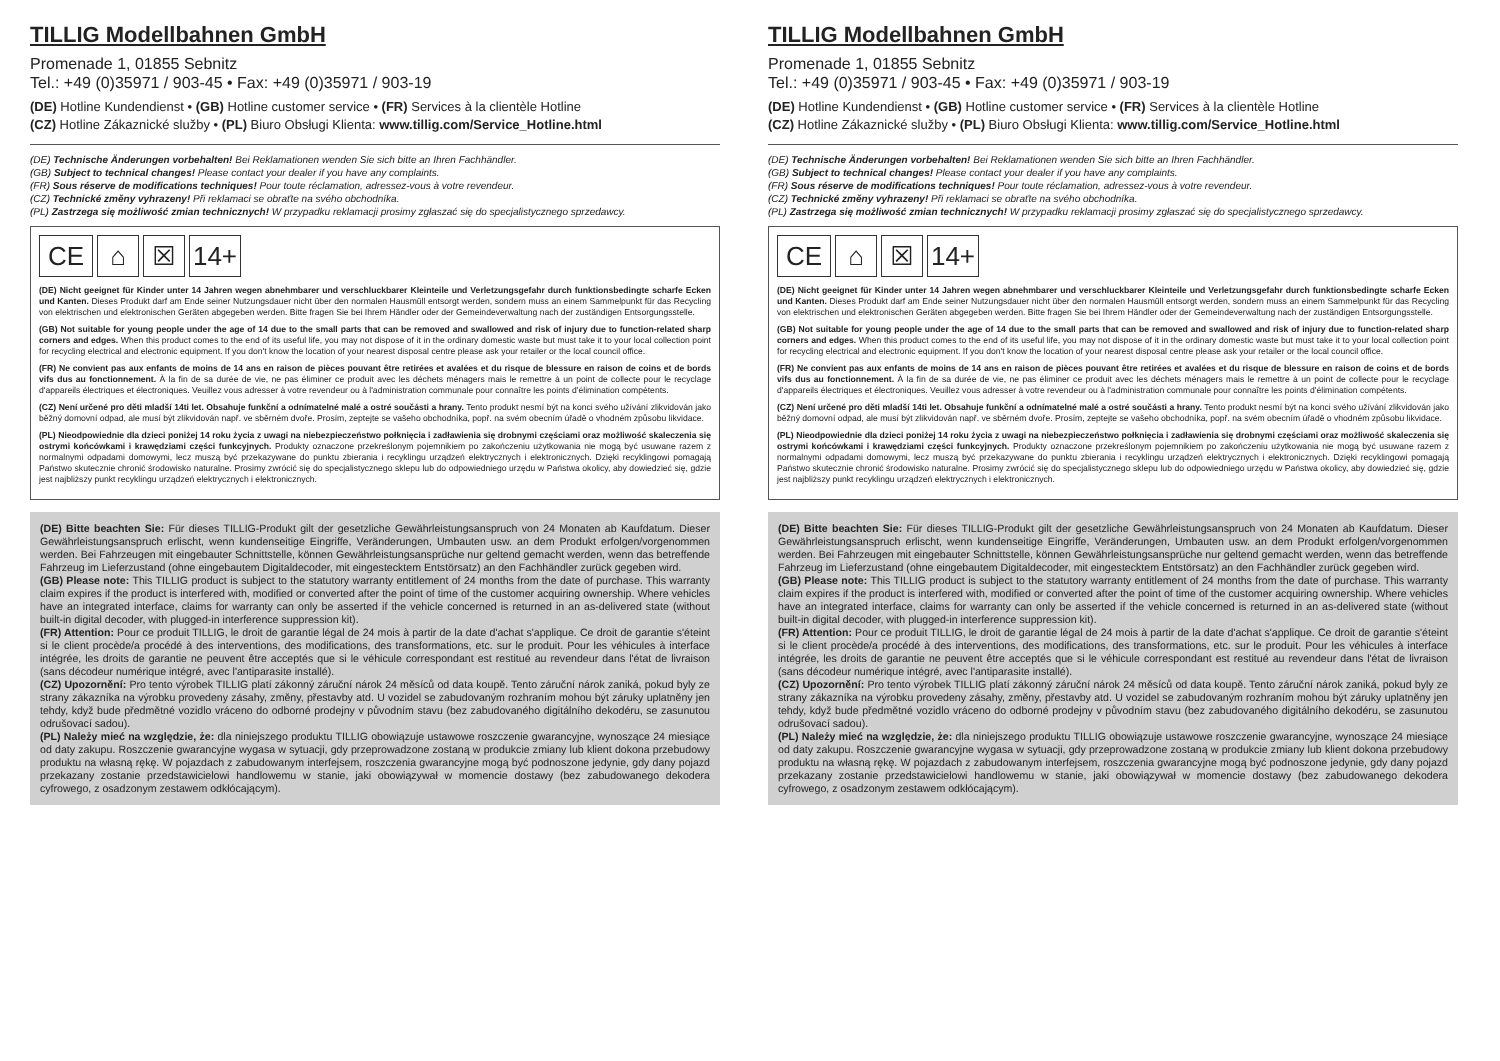TILLIG Modellbahnen GmbH
Promenade 1, 01855 Sebnitz
Tel.: +49 (0)35971 / 903-45 • Fax: +49 (0)35971 / 903-19
(DE) Hotline Kundendienst • (GB) Hotline customer service • (FR) Services à la clientèle Hotline
(CZ) Hotline Zákaznické služby • (PL) Biuro Obsługi Klienta: www.tillig.com/Service_Hotline.html
(DE) Technische Änderungen vorbehalten! Bei Reklamationen wenden Sie sich bitte an Ihren Fachhändler.
(GB) Subject to technical changes! Please contact your dealer if you have any complaints.
(FR) Sous réserve de modifications techniques! Pour toute réclamation, adressez-vous à votre revendeur.
(CZ) Technické změny vyhrazeny! Při reklamaci se obraťte na svého obchodníka.
(PL) Zastrzega się możliwość zmian technicznych! W przypadku reklamacji prosimy zgłaszać się do specjalistycznego sprzedawcy.
CE ⌂ ☒ 14+
(DE) Nicht geeignet für Kinder unter 14 Jahren wegen abnehmbarer und verschluckbarer Kleinteile und Verletzungsgefahr durch funktionsbedingte scharfe Ecken und Kanten. Dieses Produkt darf am Ende seiner Nutzungsdauer nicht über den normalen Hausmüll entsorgt werden, sondern muss an einem Sammelpunkt für das Recycling von elektrischen und elektronischen Geräten abgegeben werden. Bitte fragen Sie bei Ihrem Händler oder der Gemeindeverwaltung nach der zuständigen Entsorgungsstelle.
(GB) Not suitable for young people under the age of 14 due to the small parts that can be removed and swallowed and risk of injury due to function-related sharp corners and edges. When this product comes to the end of its useful life, you may not dispose of it in the ordinary domestic waste but must take it to your local collection point for recycling electrical and electronic equipment. If you don't know the location of your nearest disposal centre please ask your retailer or the local council office.
(FR) Ne convient pas aux enfants de moins de 14 ans en raison de pièces pouvant être retirées et avalées et du risque de blessure en raison de coins et de bords vifs dus au fonctionnement. À la fin de sa durée de vie, ne pas éliminer ce produit avec les déchets ménagers mais le remettre à un point de collecte pour le recyclage d'appareils électriques et électroniques. Veuillez vous adresser à votre revendeur ou à l'administration communale pour connaître les points d'élimination compétents.
(CZ) Není určené pro děti mladší 14ti let. Obsahuje funkční a odnímatelné malé a ostré součásti a hrany. Tento produkt nesmí být na konci svého užívání zlikvidován jako běžný domovní odpad, ale musí být zlikvidován např. ve sběrném dvoře. Prosím, zeptejte se vašeho obchodníka, popř. na svém obecním úřadě o vhodném způsobu likvidace.
(PL) Nieodpowiednie dla dzieci poniżej 14 roku życia z uwagi na niebezpieczeństwo połknięcia i zadławienia się drobnymi częściami oraz możliwość skaleczenia się ostrymi końcówkami i krawędziami części funkcyjnych. Produkty oznaczone przekreślonym pojemnikiem po zakończeniu użytkowania nie mogą być usuwane razem z normalnymi odpadami domowymi, lecz muszą być przekazywane do punktu zbierania i recyklingu urządzeń elektrycznych i elektronicznych. Dzięki recyklingowi pomagają Państwo skutecznie chronić środowisko naturalne. Prosimy zwrócić się do specjalistycznego sklepu lub do odpowiedniego urzędu w Państwa okolicy, aby dowiedzieć się, gdzie jest najbliższy punkt recyklingu urządzeń elektrycznych i elektronicznych.
(DE) Bitte beachten Sie: Für dieses TILLIG-Produkt gilt der gesetzliche Gewährleistungsanspruch von 24 Monaten ab Kaufdatum. Dieser Gewährleistungsanspruch erlischt, wenn kundenseitige Eingriffe, Veränderungen, Umbauten usw. an dem Produkt erfolgen/vorgenommen werden. Bei Fahrzeugen mit eingebauter Schnittstelle, können Gewährleistungsansprüche nur geltend gemacht werden, wenn das betreffende Fahrzeug im Lieferzustand (ohne eingebautem Digitaldecoder, mit eingestecktem Entstörsatz) an den Fachhändler zurück gegeben wird.
(GB) Please note: This TILLIG product is subject to the statutory warranty entitlement of 24 months from the date of purchase. This warranty claim expires if the product is interfered with, modified or converted after the point of time of the customer acquiring ownership. Where vehicles have an integrated interface, claims for warranty can only be asserted if the vehicle concerned is returned in an as-delivered state (without built-in digital decoder, with plugged-in interference suppression kit).
(FR) Attention: Pour ce produit TILLIG, le droit de garantie légal de 24 mois à partir de la date d'achat s'applique. Ce droit de garantie s'éteint si le client procède/a procédé à des interventions, des modifications, des transformations, etc. sur le produit. Pour les véhicules à interface intégrée, les droits de garantie ne peuvent être acceptés que si le véhicule correspondant est restitué au revendeur dans l'état de livraison (sans décodeur numérique intégré, avec l'antiparasite installé).
(CZ) Upozornění: Pro tento výrobek TILLIG platí zákonný záruční nárok 24 měsíců od data koupě. Tento záruční nárok zaniká, pokud byly ze strany zákazníka na výrobku provedeny zásahy, změny, přestavby atd. U vozidel se zabudovaným rozhraním mohou být záruky uplatněny jen tehdy, když bude předmětné vozidlo vráceno do odborné prodejny v původním stavu (bez zabudovaného digitálního dekodéru, se zasunutou odrušovací sadou).
(PL) Należy mieć na względzie, że: dla niniejszego produktu TILLIG obowiązuje ustawowe roszczenie gwarancyjne, wynoszące 24 miesiące od daty zakupu. Roszczenie gwarancyjne wygasa w sytuacji, gdy przeprowadzone zostaną w produkcie zmiany lub klient dokona przebudowy produktu na własną rękę. W pojazdach z zabudowanym interfejsem, roszczenia gwarancyjne mogą być podnoszone jedynie, gdy dany pojazd przekazany zostanie przedstawicielowi handlowemu w stanie, jaki obowiązywał w momencie dostawy (bez zabudowanego dekodera cyfrowego, z osadzonym zestawem odkłócającym).
TILLIG Modellbahnen GmbH
Promenade 1, 01855 Sebnitz
Tel.: +49 (0)35971 / 903-45 • Fax: +49 (0)35971 / 903-19
(DE) Hotline Kundendienst • (GB) Hotline customer service • (FR) Services à la clientèle Hotline
(CZ) Hotline Zákaznické služby • (PL) Biuro Obsługi Klienta: www.tillig.com/Service_Hotline.html
(DE) Technische Änderungen vorbehalten! Bei Reklamationen wenden Sie sich bitte an Ihren Fachhändler.
(GB) Subject to technical changes! Please contact your dealer if you have any complaints.
(FR) Sous réserve de modifications techniques! Pour toute réclamation, adressez-vous à votre revendeur.
(CZ) Technické změny vyhrazeny! Při reklamaci se obraťte na svého obchodníka.
(PL) Zastrzega się możliwość zmian technicznych! W przypadku reklamacji prosimy zgłaszać się do specjalistycznego sprzedawcy.
CE ⌂ ☒ 14+
(DE) Nicht geeignet für Kinder unter 14 Jahren wegen abnehmbarer und verschluckbarer Kleinteile und Verletzungsgefahr durch funktionsbedingte scharfe Ecken und Kanten. Dieses Produkt darf am Ende seiner Nutzungsdauer nicht über den normalen Hausmüll entsorgt werden, sondern muss an einem Sammelpunkt für das Recycling von elektrischen und elektronischen Geräten abgegeben werden. Bitte fragen Sie bei Ihrem Händler oder der Gemeindeverwaltung nach der zuständigen Entsorgungsstelle.
(GB) Not suitable for young people under the age of 14 due to the small parts that can be removed and swallowed and risk of injury due to function-related sharp corners and edges. When this product comes to the end of its useful life, you may not dispose of it in the ordinary domestic waste but must take it to your local collection point for recycling electrical and electronic equipment. If you don't know the location of your nearest disposal centre please ask your retailer or the local council office.
(FR) Ne convient pas aux enfants de moins de 14 ans en raison de pièces pouvant être retirées et avalées et du risque de blessure en raison de coins et de bords vifs dus au fonctionnement. À la fin de sa durée de vie, ne pas éliminer ce produit avec les déchets ménagers mais le remettre à un point de collecte pour le recyclage d'appareils électriques et électroniques. Veuillez vous adresser à votre revendeur ou à l'administration communale pour connaître les points d'élimination compétents.
(CZ) Není určené pro děti mladší 14ti let. Obsahuje funkční a odnímatelné malé a ostré součásti a hrany. Tento produkt nesmí být na konci svého užívání zlikvidován jako běžný domovní odpad, ale musí být zlikvidován např. ve sběrném dvoře. Prosím, zeptejte se vašeho obchodníka, popř. na svém obecním úřadě o vhodném způsobu likvidace.
(PL) Nieodpowiednie dla dzieci poniżej 14 roku życia z uwagi na niebezpieczeństwo połknięcia i zadławienia się drobnymi częściami oraz możliwość skaleczenia się ostrymi końcówkami i krawędziami części funkcyjnych. Produkty oznaczone przekreślonym pojemnikiem po zakończeniu użytkowania nie mogą być usuwane razem z normalnymi odpadami domowymi, lecz muszą być przekazywane do punktu zbierania i recyklingu urządzeń elektrycznych i elektronicznych. Dzięki recyklingowi pomagają Państwo skutecznie chronić środowisko naturalne. Prosimy zwrócić się do specjalistycznego sklepu lub do odpowiedniego urzędu w Państwa okolicy, aby dowiedzieć się, gdzie jest najbliższy punkt recyklingu urządzeń elektrycznych i elektronicznych.
(DE) Bitte beachten Sie: Für dieses TILLIG-Produkt gilt der gesetzliche Gewährleistungsanspruch von 24 Monaten ab Kaufdatum. Dieser Gewährleistungsanspruch erlischt, wenn kundenseitige Eingriffe, Veränderungen, Umbauten usw. an dem Produkt erfolgen/vorgenommen werden. Bei Fahrzeugen mit eingebauter Schnittstelle, können Gewährleistungsansprüche nur geltend gemacht werden, wenn das betreffende Fahrzeug im Lieferzustand (ohne eingebautem Digitaldecoder, mit eingestecktem Entstörsatz) an den Fachhändler zurück gegeben wird.
(GB) Please note: This TILLIG product is subject to the statutory warranty entitlement of 24 months from the date of purchase. This warranty claim expires if the product is interfered with, modified or converted after the point of time of the customer acquiring ownership. Where vehicles have an integrated interface, claims for warranty can only be asserted if the vehicle concerned is returned in an as-delivered state (without built-in digital decoder, with plugged-in interference suppression kit).
(FR) Attention: Pour ce produit TILLIG, le droit de garantie légal de 24 mois à partir de la date d'achat s'applique. Ce droit de garantie s'éteint si le client procède/a procédé à des interventions, des modifications, des transformations, etc. sur le produit. Pour les véhicules à interface intégrée, les droits de garantie ne peuvent être acceptés que si le véhicule correspondant est restitué au revendeur dans l'état de livraison (sans décodeur numérique intégré, avec l'antiparasite installé).
(CZ) Upozornění: Pro tento výrobek TILLIG platí zákonný záruční nárok 24 měsíců od data koupě. Tento záruční nárok zaniká, pokud byly ze strany zákazníka na výrobku provedeny zásahy, změny, přestavby atd. U vozidel se zabudovaným rozhraním mohou být záruky uplatněny jen tehdy, když bude předmětné vozidlo vráceno do odborné prodejny v původním stavu (bez zabudovaného digitálního dekodéru, se zasunutou odrušovací sadou).
(PL) Należy mieć na względzie, że: dla niniejszego produktu TILLIG obowiązuje ustawowe roszczenie gwarancyjne, wynoszące 24 miesiące od daty zakupu. Roszczenie gwarancyjne wygasa w sytuacji, gdy przeprowadzone zostaną w produkcie zmiany lub klient dokona przebudowy produktu na własną rękę. W pojazdach z zabudowanym interfejsem, roszczenia gwarancyjne mogą być podnoszone jedynie, gdy dany pojazd przekazany zostanie przedstawicielowi handlowemu w stanie, jaki obowiązywał w momencie dostawy (bez zabudowanego dekodera cyfrowego, z osadzonym zestawem odkłócającym).